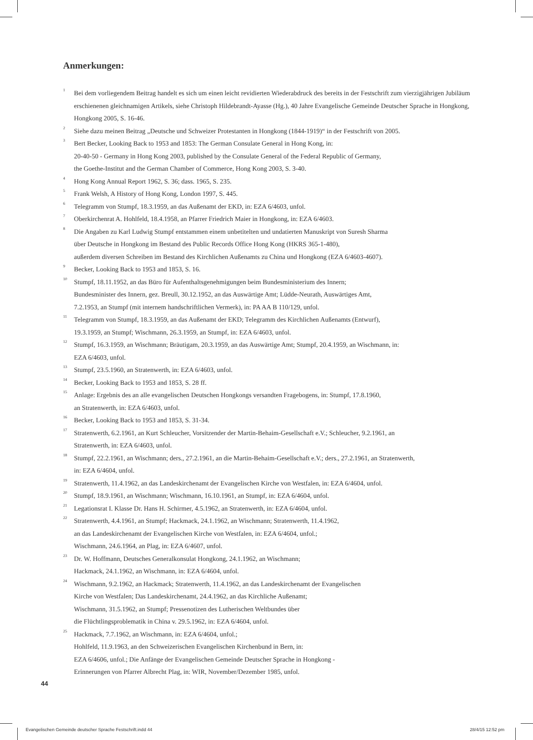Anmerkungen:
<sup>1</sup> Bei dem vorliegendem Beitrag handelt es sich um einen leicht revidierten Wiederabdruck des bereits in der Festschrift zum vierzigjährigen Jubiläum erschienenen gleichnamigen Artikels, siehe Christoph Hildebrandt-Ayasse (Hg.), 40 Jahre Evangelische Gemeinde Deutscher Sprache in Hongkong, Hongkong 2005, S. 16-46.
<sup>2</sup> Siehe dazu meinen Beitrag „Deutsche und Schweizer Protestanten in Hongkong (1844-1919)“ in der Festschrift von 2005.
<sup>3</sup> Bert Becker, Looking Back to 1953 and 1853: The German Consulate General in Hong Kong, in:
20-40-50 - Germany in Hong Kong 2003, published by the Consulate General of the Federal Republic of Germany,
the Goethe-Institut and the German Chamber of Commerce, Hong Kong 2003, S. 3-40.
<sup>4</sup> Hong Kong Annual Report 1962, S. 36; dass. 1965, S. 235.
<sup>5</sup> Frank Welsh, A History of Hong Kong, London 1997, S. 445.
<sup>6</sup> Telegramm von Stumpf, 18.3.1959, an das Außenamt der EKD, in: EZA 6/4603, unfol.
<sup>7</sup> Oberkirchenrat A. Hohlfeld, 18.4.1958, an Pfarrer Friedrich Maier in Hongkong, in: EZA 6/4603.
<sup>8</sup> Die Angaben zu Karl Ludwig Stumpf entstammen einem unbetitelten und undatierten Manuskript von Suresh Sharma
über Deutsche in Hongkong im Bestand des Public Records Office Hong Kong (HKRS 365-1-480),
außerdem diversen Schreiben im Bestand des Kirchlichen Außenamts zu China und Hongkong (EZA 6/4603-4607).
<sup>9</sup> Becker, Looking Back to 1953 and 1853, S. 16.
<sup>10</sup> Stumpf, 18.11.1952, an das Büro für Aufenthaltsgenehmigungen beim Bundesministerium des Innern;
Bundesminister des Innern, gez. Breull, 30.12.1952, an das Auswärtige Amt; Lüdde-Neurath, Auswärtiges Amt,
7.2.1953, an Stumpf (mit internem handschriftlichen Vermerk), in: PA AA B 110/129, unfol.
<sup>11</sup> Telegramm von Stumpf, 18.3.1959, an das Außenamt der EKD; Telegramm des Kirchlichen Außenamts (Entwurf),
19.3.1959, an Stumpf; Wischmann, 26.3.1959, an Stumpf, in: EZA 6/4603, unfol.
<sup>12</sup> Stumpf, 16.3.1959, an Wischmann; Bräutigam, 20.3.1959, an das Auswärtige Amt; Stumpf, 20.4.1959, an Wischmann, in:
EZA 6/4603, unfol.
<sup>13</sup> Stumpf, 23.5.1960, an Stratenwerth, in: EZA 6/4603, unfol.
<sup>14</sup> Becker, Looking Back to 1953 and 1853, S. 28 ff.
<sup>15</sup> Anlage: Ergebnis des an alle evangelischen Deutschen Hongkongs versandten Fragebogens, in: Stumpf, 17.8.1960,
an Stratenwerth, in: EZA 6/4603, unfol.
<sup>16</sup> Becker, Looking Back to 1953 and 1853, S. 31-34.
<sup>17</sup> Stratenwerth, 6.2.1961, an Kurt Schleucher, Vorsitzender der Martin-Behaim-Gesellschaft e.V.; Schleucher, 9.2.1961, an
Stratenwerth, in: EZA 6/4603, unfol.
<sup>18</sup> Stumpf, 22.2.1961, an Wischmann; ders., 27.2.1961, an die Martin-Behaim-Gesellschaft e.V.; ders., 27.2.1961, an Stratenwerth,
in: EZA 6/4604, unfol.
<sup>19</sup> Stratenwerth, 11.4.1962, an das Landeskirchenamt der Evangelischen Kirche von Westfalen, in: EZA 6/4604, unfol.
<sup>20</sup> Stumpf, 18.9.1961, an Wischmann; Wischmann, 16.10.1961, an Stumpf, in: EZA 6/4604, unfol.
<sup>21</sup> Legationsrat I. Klasse Dr. Hans H. Schirmer, 4.5.1962, an Stratenwerth, in: EZA 6/4604, unfol.
<sup>22</sup> Stratenwerth, 4.4.1961, an Stumpf; Hackmack, 24.1.1962, an Wischmann; Stratenwerth, 11.4.1962,
an das Landeskirchenamt der Evangelischen Kirche von Westfalen, in: EZA 6/4604, unfol.;
Wischmann, 24.6.1964, an Plag, in: EZA 6/4607, unfol.
<sup>23</sup> Dr. W. Hoffmann, Deutsches Generalkonsulat Hongkong, 24.1.1962, an Wischmann;
Hackmack, 24.1.1962, an Wischmann, in: EZA 6/4604, unfol.
<sup>24</sup> Wischmann, 9.2.1962, an Hackmack; Stratenwerth, 11.4.1962, an das Landeskirchenamt der Evangelischen
Kirche von Westfalen; Das Landeskirchenamt, 24.4.1962, an das Kirchliche Außenamt;
Wischmann, 31.5.1962, an Stumpf; Pressenotizen des Lutherischen Weltbundes über
die Flüchtlingsproblematik in China v. 29.5.1962, in: EZA 6/4604, unfol.
<sup>25</sup> Hackmack, 7.7.1962, an Wischmann, in: EZA 6/4604, unfol.;
Hohlfeld, 11.9.1963, an den Schweizerischen Evangelischen Kirchenbund in Bern, in:
EZA 6/4606, unfol.; Die Anfänge der Evangelischen Gemeinde Deutscher Sprache in Hongkong -
Erinnerungen von Pfarrer Albrecht Plag, in: WIR, November/Dezember 1985, unfol.
44
Evangelischen Gemeinde deutscher Sprache Festschrift.indd 44
28/4/15 12:52 pm